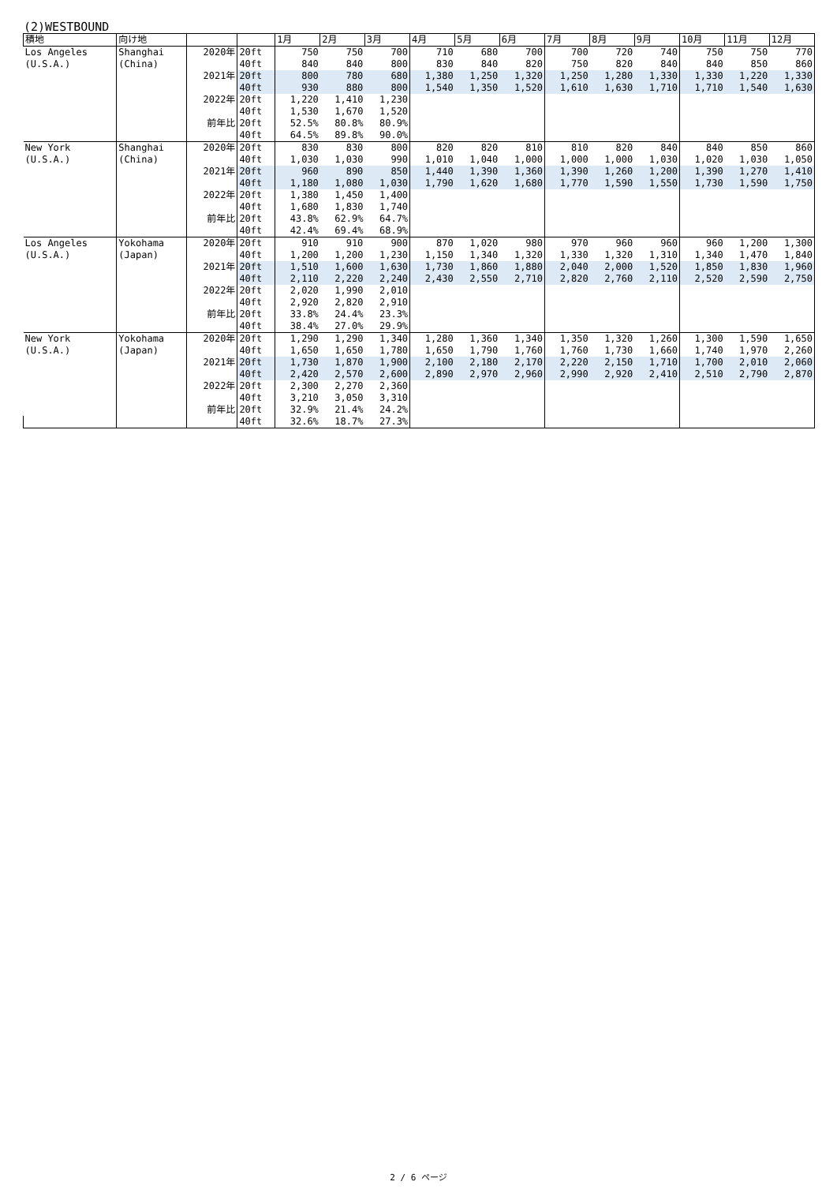(2)WESTBOUND
| 積地 | 向け地 | | | 1月 | 2月 | 3月 | 4月 | 5月 | 6月 | 7月 | 8月 | 9月 | 10月 | 11月 | 12月 |
| --- | --- | --- | --- | --- | --- | --- | --- | --- | --- | --- | --- | --- | --- | --- | --- |
| Los Angeles | Shanghai | 2020年 | 20ft | 750 | 750 | 700 | 710 | 680 | 700 | 700 | 720 | 740 | 750 | 750 | 770 |
| (U.S.A.) | (China) | | 40ft | 840 | 840 | 800 | 830 | 840 | 820 | 750 | 820 | 840 | 840 | 850 | 860 |
| | | 2021年 | 20ft | 800 | 780 | 680 | 1,380 | 1,250 | 1,320 | 1,250 | 1,280 | 1,330 | 1,330 | 1,220 | 1,330 |
| | | | 40ft | 930 | 880 | 800 | 1,540 | 1,350 | 1,520 | 1,610 | 1,630 | 1,710 | 1,710 | 1,540 | 1,630 |
| | | 2022年 | 20ft | 1,220 | 1,410 | 1,230 | | | | | | | | | |
| | | | 40ft | 1,530 | 1,670 | 1,520 | | | | | | | | | |
| | | 前年比 | 20ft | 52.5% | 80.8% | 80.9% | | | | | | | | | |
| | | | 40ft | 64.5% | 89.8% | 90.0% | | | | | | | | | |
| New York | Shanghai | 2020年 | 20ft | 830 | 830 | 800 | 820 | 820 | 810 | 810 | 820 | 840 | 840 | 850 | 860 |
| (U.S.A.) | (China) | | 40ft | 1,030 | 1,030 | 990 | 1,010 | 1,040 | 1,000 | 1,000 | 1,000 | 1,030 | 1,020 | 1,030 | 1,050 |
| | | 2021年 | 20ft | 960 | 890 | 850 | 1,440 | 1,390 | 1,360 | 1,390 | 1,260 | 1,200 | 1,390 | 1,270 | 1,410 |
| | | | 40ft | 1,180 | 1,080 | 1,030 | 1,790 | 1,620 | 1,680 | 1,770 | 1,590 | 1,550 | 1,730 | 1,590 | 1,750 |
| | | 2022年 | 20ft | 1,380 | 1,450 | 1,400 | | | | | | | | | |
| | | | 40ft | 1,680 | 1,830 | 1,740 | | | | | | | | | |
| | | 前年比 | 20ft | 43.8% | 62.9% | 64.7% | | | | | | | | | |
| | | | 40ft | 42.4% | 69.4% | 68.9% | | | | | | | | | |
| Los Angeles | Yokohama | 2020年 | 20ft | 910 | 910 | 900 | 870 | 1,020 | 980 | 970 | 960 | 960 | 960 | 1,200 | 1,300 |
| (U.S.A.) | (Japan) | | 40ft | 1,200 | 1,200 | 1,230 | 1,150 | 1,340 | 1,320 | 1,330 | 1,320 | 1,310 | 1,340 | 1,470 | 1,840 |
| | | 2021年 | 20ft | 1,510 | 1,600 | 1,630 | 1,730 | 1,860 | 1,880 | 2,040 | 2,000 | 1,520 | 1,850 | 1,830 | 1,960 |
| | | | 40ft | 2,110 | 2,220 | 2,240 | 2,430 | 2,550 | 2,710 | 2,820 | 2,760 | 2,110 | 2,520 | 2,590 | 2,750 |
| | | 2022年 | 20ft | 2,020 | 1,990 | 2,010 | | | | | | | | | |
| | | | 40ft | 2,920 | 2,820 | 2,910 | | | | | | | | | |
| | | 前年比 | 20ft | 33.8% | 24.4% | 23.3% | | | | | | | | | |
| | | | 40ft | 38.4% | 27.0% | 29.9% | | | | | | | | | |
| New York | Yokohama | 2020年 | 20ft | 1,290 | 1,290 | 1,340 | 1,280 | 1,360 | 1,340 | 1,350 | 1,320 | 1,260 | 1,300 | 1,590 | 1,650 |
| (U.S.A.) | (Japan) | | 40ft | 1,650 | 1,650 | 1,780 | 1,650 | 1,790 | 1,760 | 1,760 | 1,730 | 1,660 | 1,740 | 1,970 | 2,260 |
| | | 2021年 | 20ft | 1,730 | 1,870 | 1,900 | 2,100 | 2,180 | 2,170 | 2,220 | 2,150 | 1,710 | 1,700 | 2,010 | 2,060 |
| | | | 40ft | 2,420 | 2,570 | 2,600 | 2,890 | 2,970 | 2,960 | 2,990 | 2,920 | 2,410 | 2,510 | 2,790 | 2,870 |
| | | 2022年 | 20ft | 2,300 | 2,270 | 2,360 | | | | | | | | | |
| | | | 40ft | 3,210 | 3,050 | 3,310 | | | | | | | | | |
| | | 前年比 | 20ft | 32.9% | 21.4% | 24.2% | | | | | | | | | |
| | | | 40ft | 32.6% | 18.7% | 27.3% | | | | | | | | | |
2 / 6 ページ